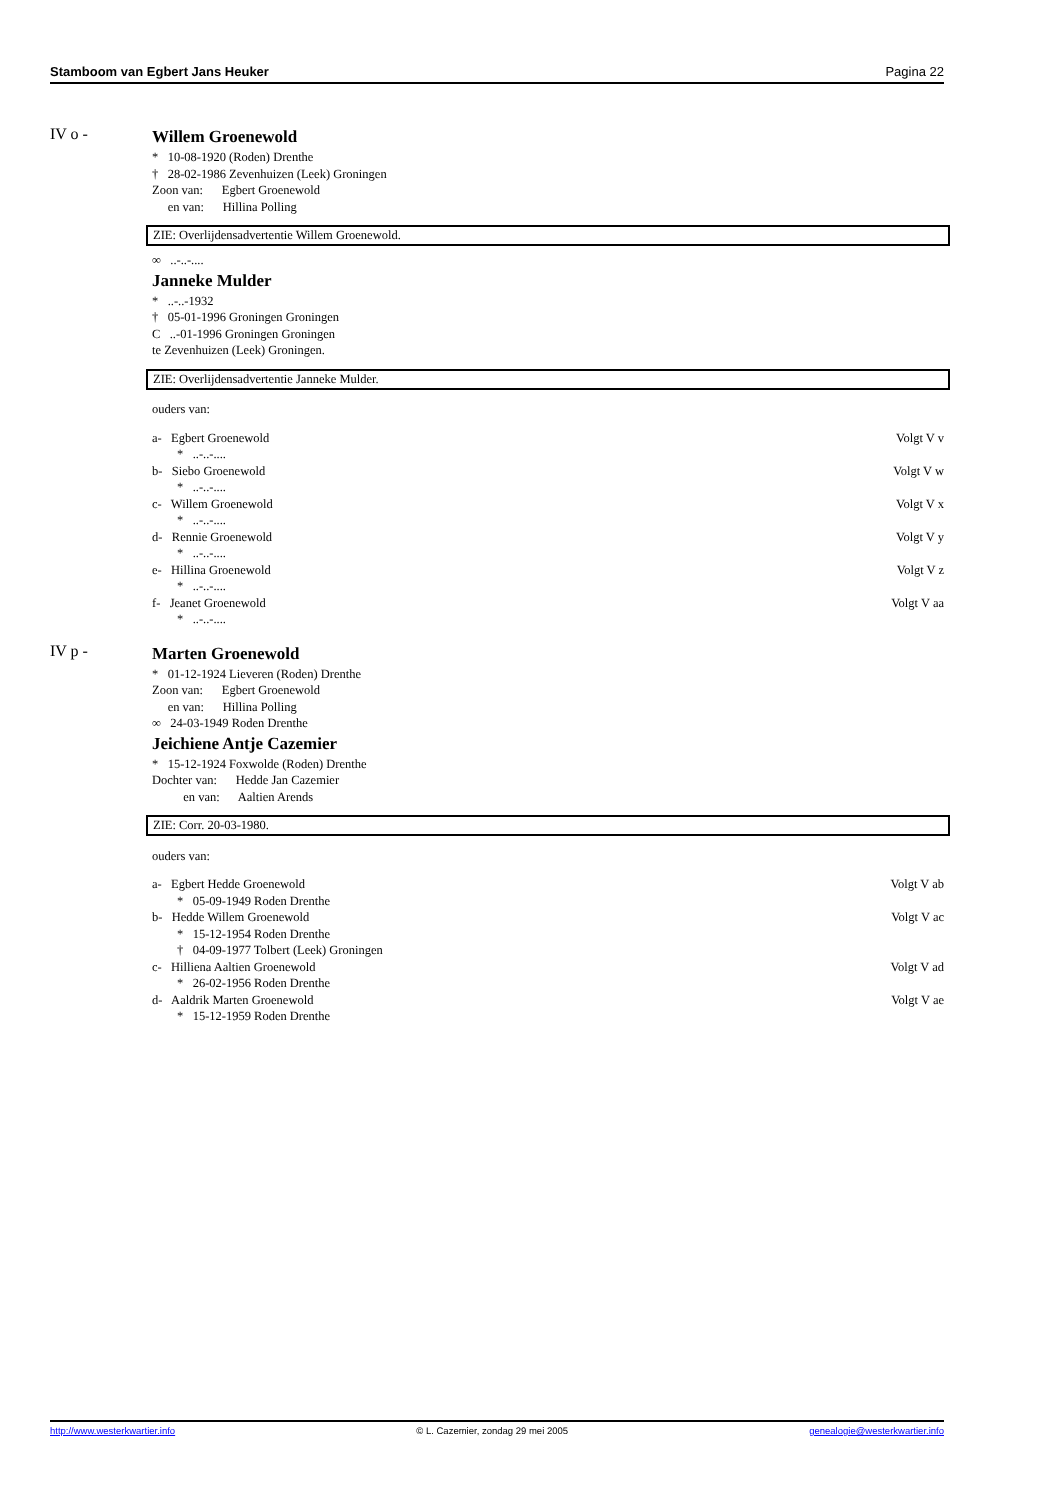Stamboom van Egbert Jans Heuker Pagina 22
IV o - Willem Groenewold
* 10-08-1920 (Roden) Drenthe
† 28-02-1986 Zevenhuizen (Leek) Groningen
Zoon van: Egbert Groenewold
en van: Hillina Polling
ZIE: Overlijdensadvertentie Willem Groenewold.
∞ ..-..-....
Janneke Mulder
* ..-..-1932
† 05-01-1996 Groningen Groningen
C ..-01-1996 Groningen Groningen
te Zevenhuizen (Leek) Groningen.
ZIE: Overlijdensadvertentie Janneke Mulder.
ouders van:
a- Egbert Groenewold Volgt V v
* ..-..-....
b- Siebo Groenewold Volgt V w
* ..-..-....
c- Willem Groenewold Volgt V x
* ..-..-....
d- Rennie Groenewold Volgt V y
* ..-..-....
e- Hillina Groenewold Volgt V z
* ..-..-....
f- Jeanet Groenewold Volgt V aa
* ..-..-....
IV p - Marten Groenewold
* 01-12-1924 Lieveren (Roden) Drenthe
Zoon van: Egbert Groenewold
en van: Hillina Polling
∞ 24-03-1949 Roden Drenthe
Jeichiene Antje Cazemier
* 15-12-1924 Foxwolde (Roden) Drenthe
Dochter van: Hedde Jan Cazemier
en van: Aaltien Arends
ZIE: Corr. 20-03-1980.
ouders van:
a- Egbert Hedde Groenewold Volgt V ab
* 05-09-1949 Roden Drenthe
b- Hedde Willem Groenewold Volgt V ac
* 15-12-1954 Roden Drenthe
† 04-09-1977 Tolbert (Leek) Groningen
c- Hilliena Aaltien Groenewold Volgt V ad
* 26-02-1956 Roden Drenthe
d- Aaldrik Marten Groenewold Volgt V ae
* 15-12-1959 Roden Drenthe
http://www.westerkwartier.info © L. Cazemier, zondag 29 mei 2005 genealogie@westerkwartier.info